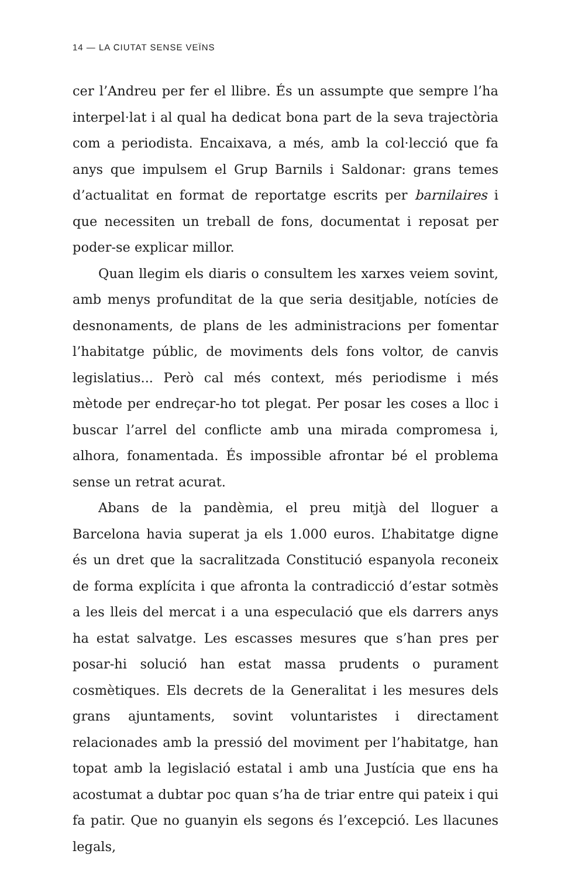14 — LA CIUTAT SENSE VEÏNS
cer l’Andreu per fer el llibre. És un assumpte que sempre l’ha interpel·lat i al qual ha dedicat bona part de la seva trajectòria com a periodista. Encaixava, a més, amb la col·lecció que fa anys que impulsem el Grup Barnils i Saldonar: grans temes d’actualitat en format de reportatge escrits per barnilaires i que necessiten un treball de fons, documentat i reposat per poder-se explicar millor.
Quan llegim els diaris o consultem les xarxes veiem sovint, amb menys profunditat de la que seria desitjable, notícies de desnonaments, de plans de les administracions per fomentar l’habitatge públic, de moviments dels fons voltor, de canvis legislatius... Però cal més context, més periodisme i més mètode per endreçar-ho tot plegat. Per posar les coses a lloc i buscar l’arrel del conflicte amb una mirada compromesa i, alhora, fonamentada. És impossible afrontar bé el problema sense un retrat acurat.
Abans de la pandèmia, el preu mitjà del lloguer a Barcelona havia superat ja els 1.000 euros. L’habitatge digne és un dret que la sacralitzada Constitució espanyola reconeix de forma explícita i que afronta la contradicció d’estar sotmès a les lleis del mercat i a una especulació que els darrers anys ha estat salvatge. Les escasses mesures que s’han pres per posar-hi solució han estat massa prudents o purament cosmètiques. Els decrets de la Generalitat i les mesures dels grans ajuntaments, sovint voluntaristes i directament relacionades amb la pressió del moviment per l’habitatge, han topat amb la legislació estatal i amb una Justícia que ens ha acostumat a dubtar poc quan s’ha de triar entre qui pateix i qui fa patir. Que no guanyin els segons és l’excepció. Les llacunes legals,